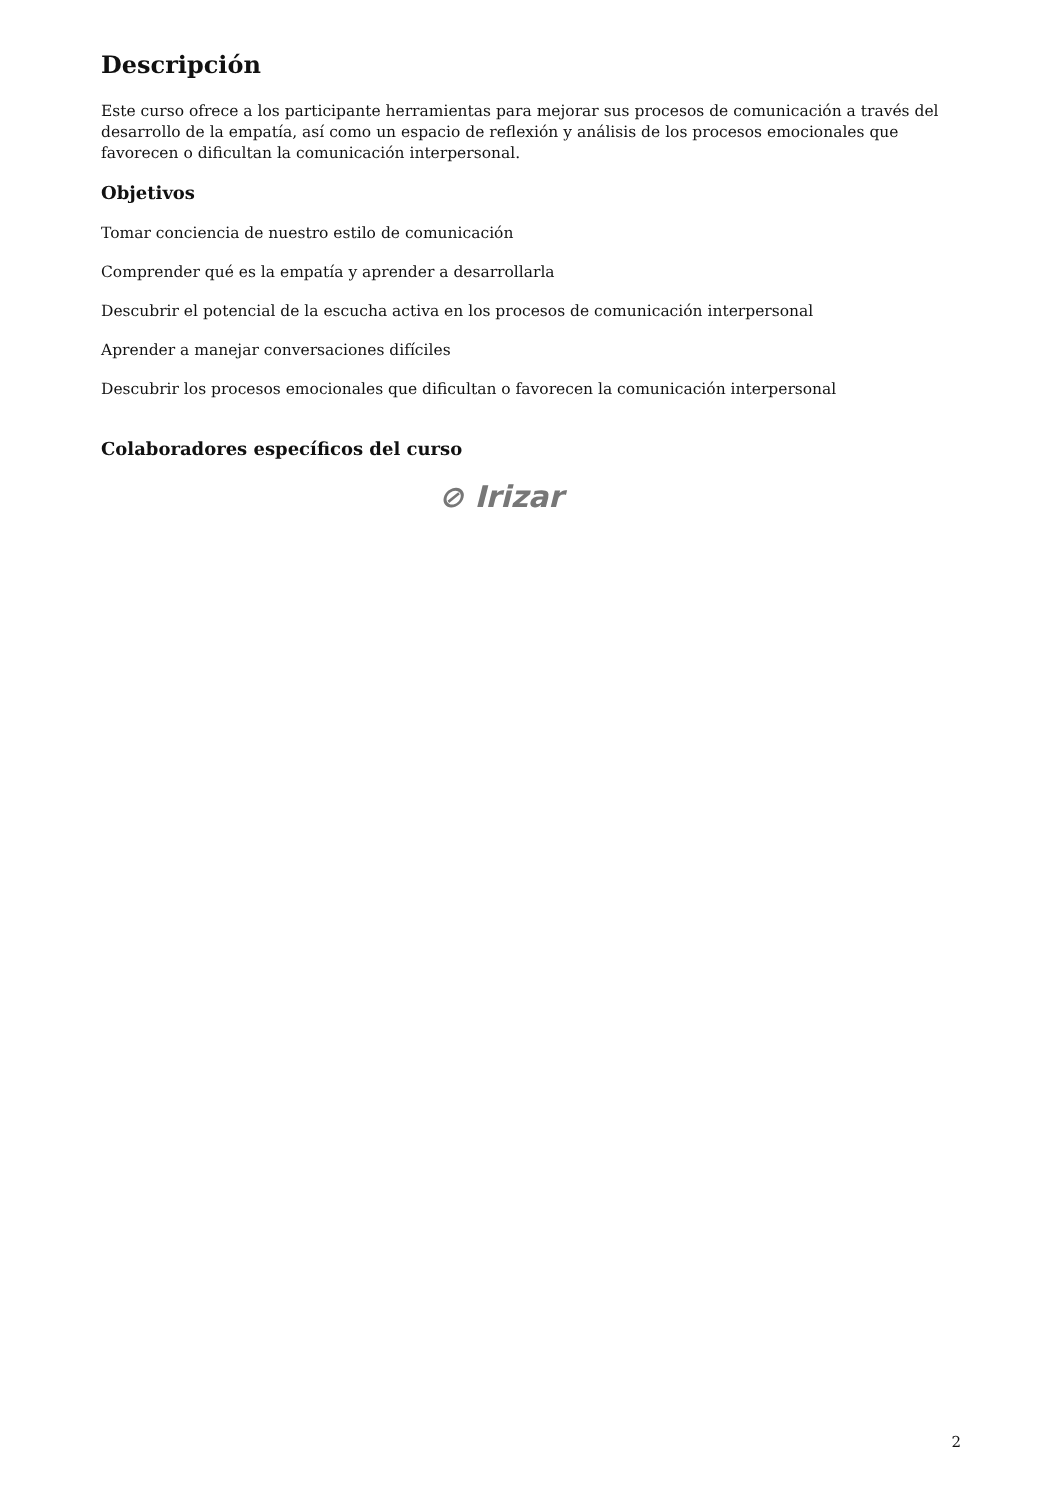Descripción
Este curso ofrece a los participante herramientas para mejorar sus procesos de comunicación a través del desarrollo de la empatía, así como un espacio de reflexión y análisis de los procesos emocionales que favorecen o dificultan la comunicación interpersonal.
Objetivos
Tomar conciencia de nuestro estilo de comunicación
Comprender qué es la empatía y aprender a desarrollarla
Descubrir el potencial de la escucha activa en los procesos de comunicación interpersonal
Aprender a manejar conversaciones difíciles
Descubrir los procesos emocionales que dificultan o favorecen la comunicación interpersonal
Colaboradores específicos del curso
⊘ Irizar
2